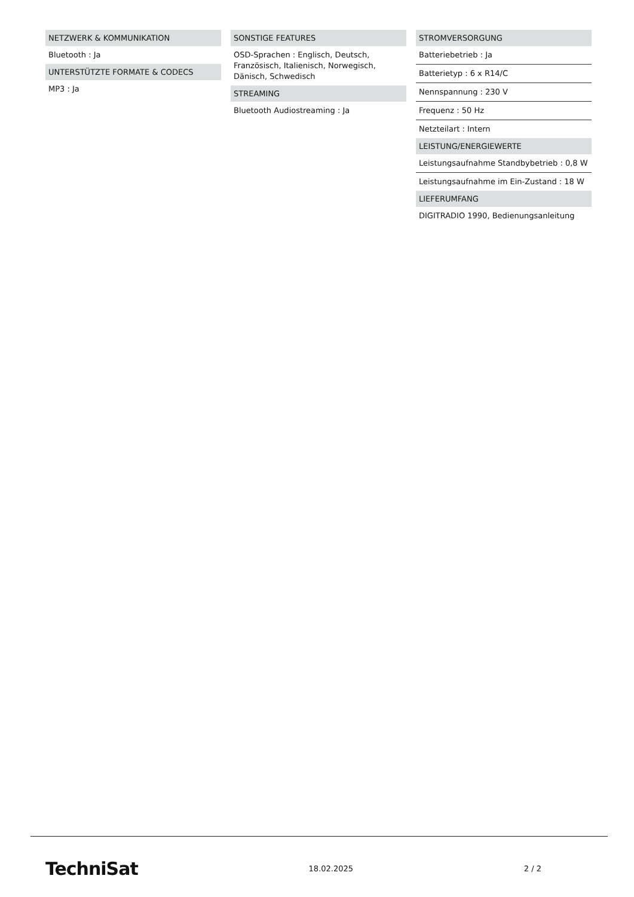NETZWERK & KOMMUNIKATION
Bluetooth : Ja
UNTERSTÜTZTE FORMATE & CODECS
MP3 : Ja
SONSTIGE FEATURES
OSD-Sprachen : Englisch, Deutsch, Französisch, Italienisch, Norwegisch, Dänisch, Schwedisch
STREAMING
Bluetooth Audiostreaming : Ja
STROMVERSORGUNG
Batteriebetrieb : Ja
Batterietyp : 6 x R14/C
Nennspannung : 230 V
Frequenz : 50 Hz
Netzteilart : Intern
LEISTUNG/ENERGIEWERTE
Leistungsaufnahme Standbybetrieb : 0,8 W
Leistungsaufnahme im Ein-Zustand : 18 W
LIEFERUMFANG
DIGITRADIO 1990, Bedienungsanleitung
TechniSat 18.02.2025 2 / 2